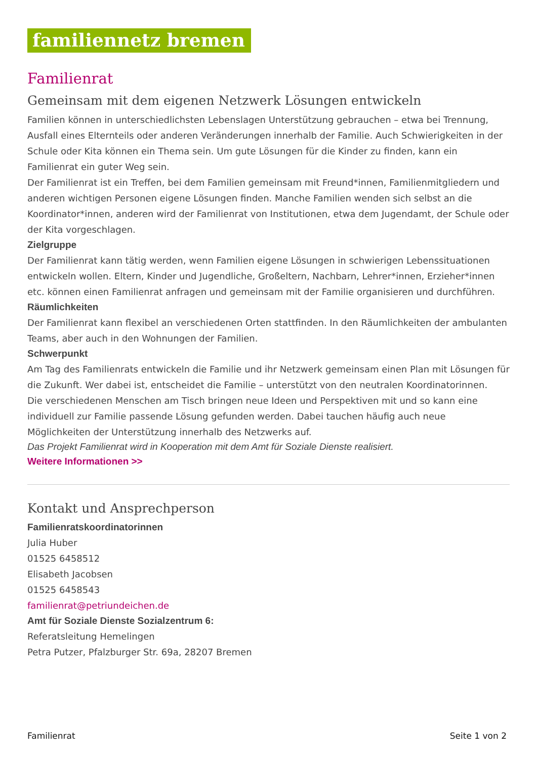familiennetz bremen
Familienrat
Gemeinsam mit dem eigenen Netzwerk Lösungen entwickeln
Familien können in unterschiedlichsten Lebenslagen Unterstützung gebrauchen – etwa bei Trennung, Ausfall eines Elternteils oder anderen Veränderungen innerhalb der Familie. Auch Schwierigkeiten in der Schule oder Kita können ein Thema sein. Um gute Lösungen für die Kinder zu finden, kann ein Familienrat ein guter Weg sein.
Der Familienrat ist ein Treffen, bei dem Familien gemeinsam mit Freund*innen, Familienmitgliedern und anderen wichtigen Personen eigene Lösungen finden. Manche Familien wenden sich selbst an die Koordinator*innen, anderen wird der Familienrat von Institutionen, etwa dem Jugendamt, der Schule oder der Kita vorgeschlagen.
Zielgruppe
Der Familienrat kann tätig werden, wenn Familien eigene Lösungen in schwierigen Lebenssituationen entwickeln wollen. Eltern, Kinder und Jugendliche, Großeltern, Nachbarn, Lehrer*innen, Erzieher*innen etc. können einen Familienrat anfragen und gemeinsam mit der Familie organisieren und durchführen.
Räumlichkeiten
Der Familienrat kann flexibel an verschiedenen Orten stattfinden. In den Räumlichkeiten der ambulanten Teams, aber auch in den Wohnungen der Familien.
Schwerpunkt
Am Tag des Familienrats entwickeln die Familie und ihr Netzwerk gemeinsam einen Plan mit Lösungen für die Zukunft. Wer dabei ist, entscheidet die Familie – unterstützt von den neutralen Koordinatorinnen.
Die verschiedenen Menschen am Tisch bringen neue Ideen und Perspektiven mit und so kann eine individuell zur Familie passende Lösung gefunden werden. Dabei tauchen häufig auch neue Möglichkeiten der Unterstützung innerhalb des Netzwerks auf.
Das Projekt Familienrat wird in Kooperation mit dem Amt für Soziale Dienste realisiert.
Weitere Informationen >>
Kontakt und Ansprechperson
Familienratskoordinatorinnen
Julia Huber
01525 6458512
Elisabeth Jacobsen
01525 6458543
familienrat@petriundeichen.de
Amt für Soziale Dienste Sozialzentrum 6:
Referatsleitung Hemelingen
Petra Putzer, Pfalzburger Str. 69a, 28207 Bremen
Familienrat Seite 1 von 2